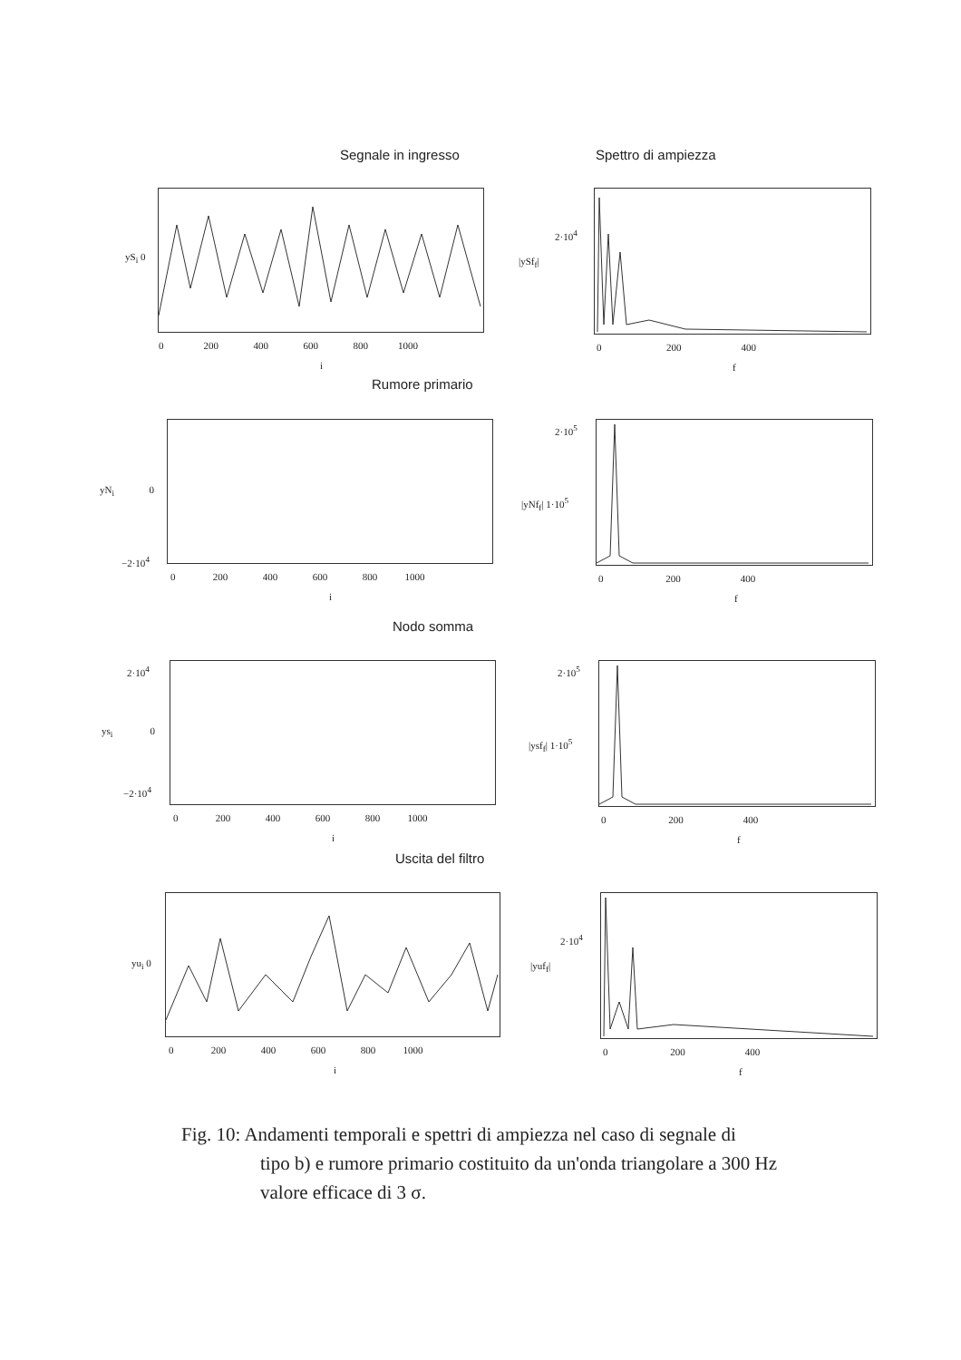Segnale in ingresso Spettro di ampiezza
yS<sub>i</sub> 0
0 200 400 600 800 1000
i
2·10<sup>4</sup>
|ySf<sub>f</sub>|
0 200 400
f
Rumore primario
yN<sub>i</sub> 0
−2·10<sup>4</sup>
0 200 400 600 800 1000
i
2·10<sup>5</sup>
|yNf<sub>f</sub>| 1·10<sup>5</sup>
0 200 400
f
Nodo somma
2·10<sup>4</sup>
ys<sub>i</sub> 0
−2·10<sup>4</sup>
0 200 400 600 800 1000
i
2·10<sup>5</sup>
|ysf<sub>f</sub>| 1·10<sup>5</sup>
0 200 400
f
Uscita del filtro
yu<sub>i</sub> 0
0 200 400 600 800 1000
i
2·10<sup>4</sup>
|yuf<sub>f</sub>|
0 200 400
f
Fig. 10: Andamenti temporali e spettri di ampiezza nel caso di segnale di
tipo b) e rumore primario costituito da un'onda triangolare a 300 Hz
valore efficace di 3 σ.